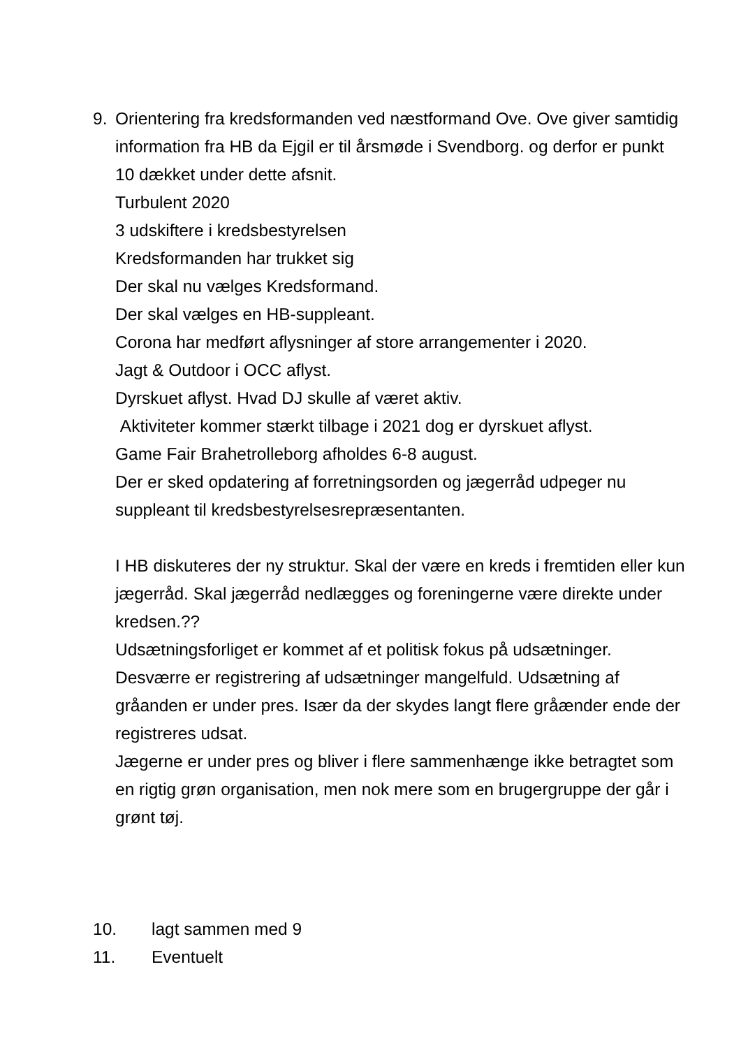9. Orientering fra kredsformanden ved næstformand Ove. Ove giver samtidig information fra HB da Ejgil er til årsmøde i Svendborg. og derfor er punkt 10 dækket under dette afsnit.
Turbulent 2020
3 udskiftere i kredsbestyrelsen
Kredsformanden har trukket sig
Der skal nu vælges Kredsformand.
Der skal vælges en HB-suppleant.
Corona har medført aflysninger af store arrangementer i 2020.
Jagt & Outdoor i OCC aflyst.
Dyrskuet aflyst. Hvad DJ skulle af været aktiv.
Aktiviteter kommer stærkt tilbage i 2021 dog er dyrskuet aflyst.
Game Fair Brahetrolleborg afholdes 6-8 august.
Der er sked opdatering af forretningsorden og jægerråd udpeger nu suppleant til kredsbestyrelsesrepræsentanten.
I HB diskuteres der ny struktur. Skal der være en kreds i fremtiden eller kun jægerråd. Skal jægerråd nedlægges og foreningerne være direkte under kredsen.??
Udsætningsforliget er kommet af et politisk fokus på udsætninger. Desværre er registrering af udsætninger mangelfuld. Udsætning af gråanden er under pres. Især da der skydes langt flere gråænder ende der registreres udsat.
Jægerne er under pres og bliver i flere sammenhænge ikke betragtet som en rigtig grøn organisation, men nok mere som en brugergruppe der går i grønt tøj.
10. lagt sammen med 9
11. Eventuelt